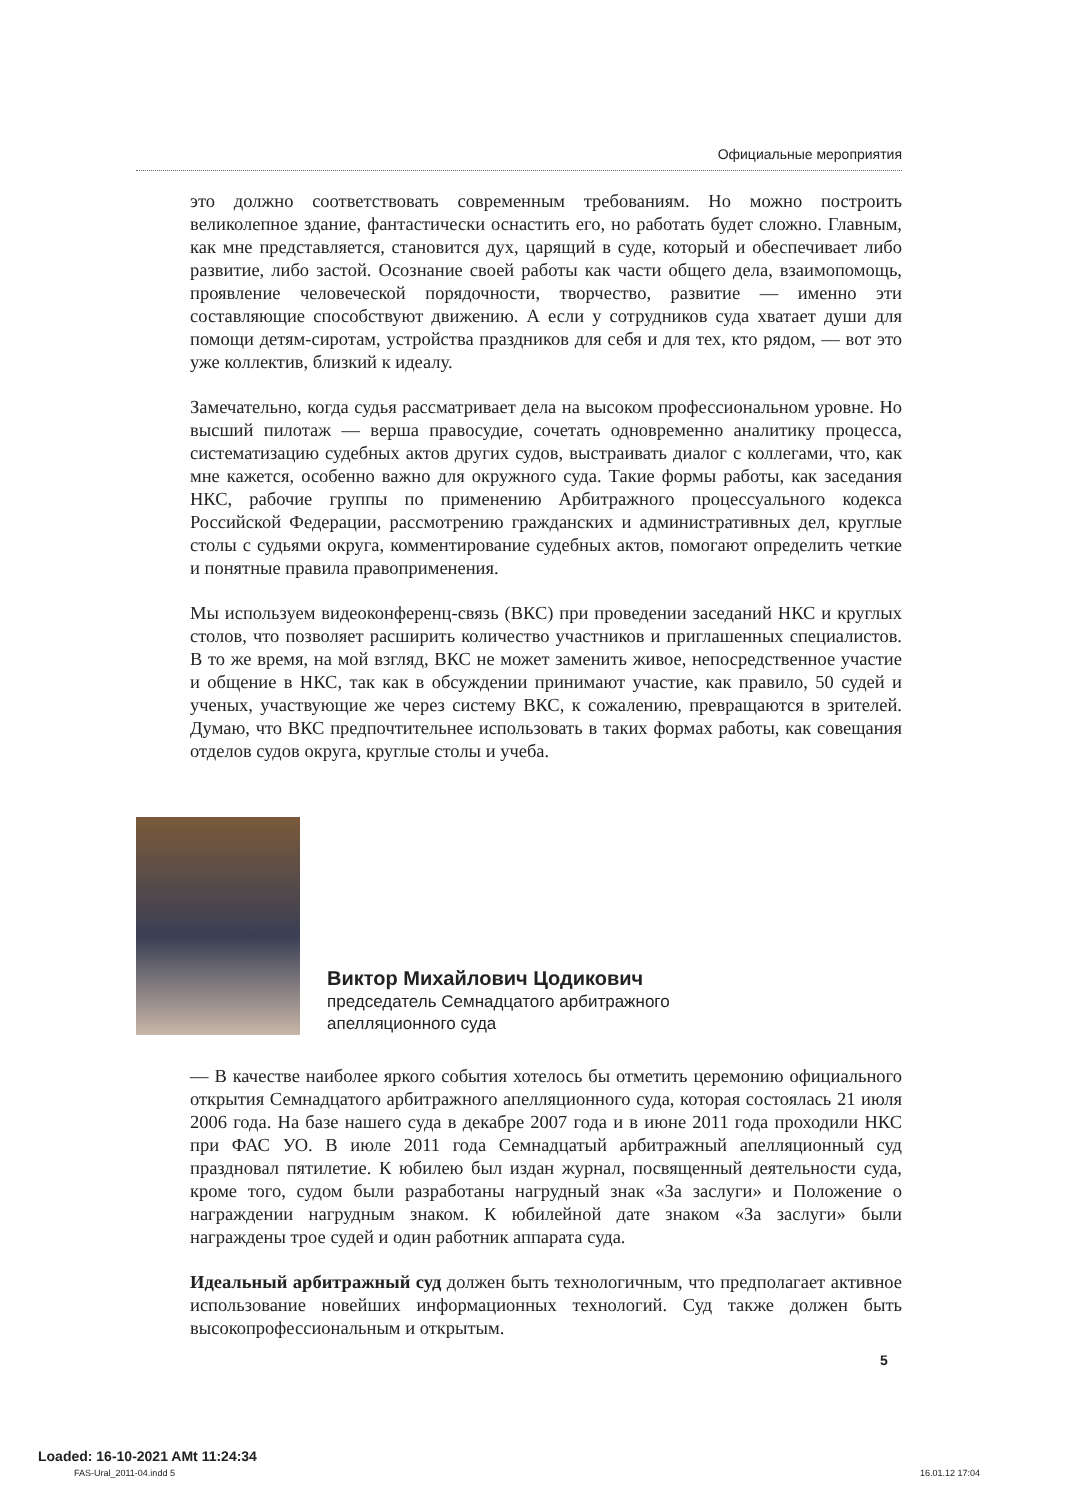Официальные мероприятия
это должно соответствовать современным требованиям. Но можно построить великолепное здание, фантастически оснастить его, но работать будет сложно. Главным, как мне представляется, становится дух, царящий в суде, который и обеспечивает либо развитие, либо застой. Осознание своей работы как части общего дела, взаимопомощь, проявление человеческой порядочности, творчество, развитие — именно эти составляющие способствуют движению. А если у сотрудников суда хватает души для помощи детям-сиротам, устройства праздников для себя и для тех, кто рядом, — вот это уже коллектив, близкий к идеалу.
Замечательно, когда судья рассматривает дела на высоком профессиональном уровне. Но высший пилотаж — верша правосудие, сочетать одновременно аналитику процесса, систематизацию судебных актов других судов, выстраивать диалог с коллегами, что, как мне кажется, особенно важно для окружного суда. Такие формы работы, как заседания НКС, рабочие группы по применению Арбитражного процессуального кодекса Российской Федерации, рассмотрению гражданских и административных дел, круглые столы с судьями округа, комментирование судебных актов, помогают определить четкие и понятные правила правоприменения.
Мы используем видеоконференц-связь (ВКС) при проведении заседаний НКС и круглых столов, что позволяет расширить количество участников и приглашенных специалистов. В то же время, на мой взгляд, ВКС не может заменить живое, непосредственное участие и общение в НКС, так как в обсуждении принимают участие, как правило, 50 судей и ученых, участвующие же через систему ВКС, к сожалению, превращаются в зрителей. Думаю, что ВКС предпочтительнее использовать в таких формах работы, как совещания отделов судов округа, круглые столы и учеба.
Виктор Михайлович Цодикович
председатель Семнадцатого арбитражного
апелляционного суда
— В качестве наиболее яркого события хотелось бы отметить церемонию официального открытия Семнадцатого арбитражного апелляционного суда, которая состоялась 21 июля 2006 года. На базе нашего суда в декабре 2007 года и в июне 2011 года проходили НКС при ФАС УО. В июле 2011 года Семнадцатый арбитражный апелляционный суд праздновал пятилетие. К юбилею был издан журнал, посвященный деятельности суда, кроме того, судом были разработаны нагрудный знак «За заслуги» и Положение о награждении нагрудным знаком. К юбилейной дате знаком «За заслуги» были награждены трое судей и один работник аппарата суда.
Идеальный арбитражный суд должен быть технологичным, что предполагает активное использование новейших информационных технологий. Суд также должен быть высокопрофессиональным и открытым.
5
Loaded: 16-10-2021 AMt 11:24:34
FAS-Ural_2011-04.indd 5 16.01.12 17:04